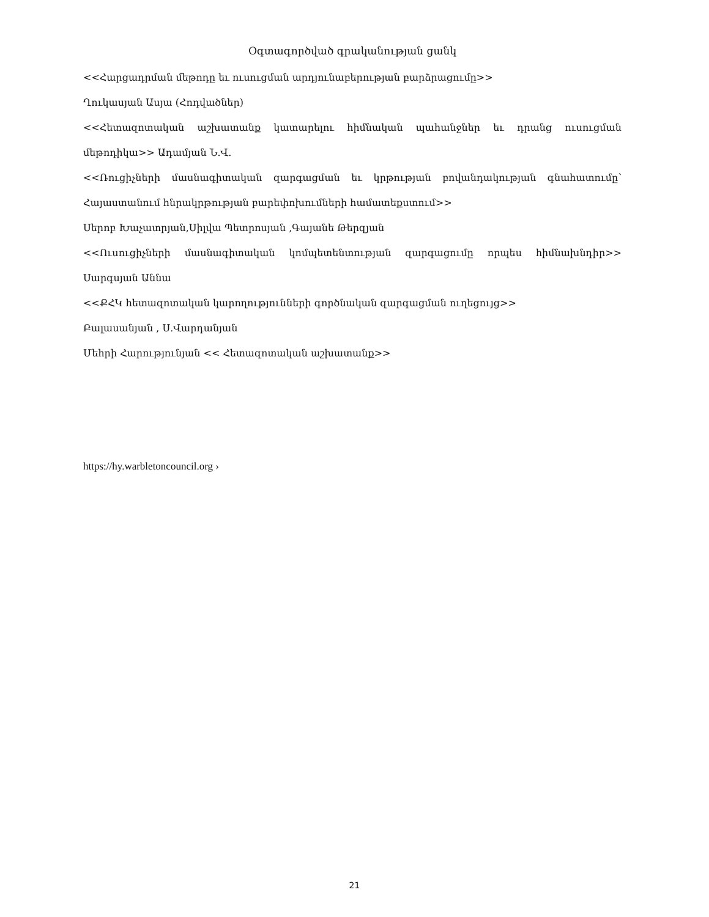Օգտագործված գրականության ցանկ
<<Հարցադրման մեթոդը եւ ուսուցման արդյունաբերության բարձրացումը>>
Ղուկասյան Ասյա (Հոդվածներ)
<<Հետազոտական աշխատանք կատարելու հիմնական պահանջներ եւ դրանց ուսուցման մեթոդիկա>> Ադամյան Ն.Վ.
<<Ռուցիչների մասնագիտական զարգացման եւ կրթության բովանդակության գնահատումը՝ Հայաստանում հնրակրթության բարեփոխումների համատեքստում>>
Սերոբ Խաչատրյան,Սիլվա Պետրոսյան ,Գայանե Թերզյան
<<Ուսուցիչների մասնագիտական կոմպետենտության զարգացումը որպես հիմնախնդիր>> Սարգսյան Աննա
<<ՔՀԿ հետազոտական կարողությունների գործնական զարգացման ուղեցույց>>
Բալասանյան , Ս.Վարդանյան
Մեհրի Հարությունյան << Հետազոտական աշխատանք>>
https://hy.warbletoncouncil.org ›
21